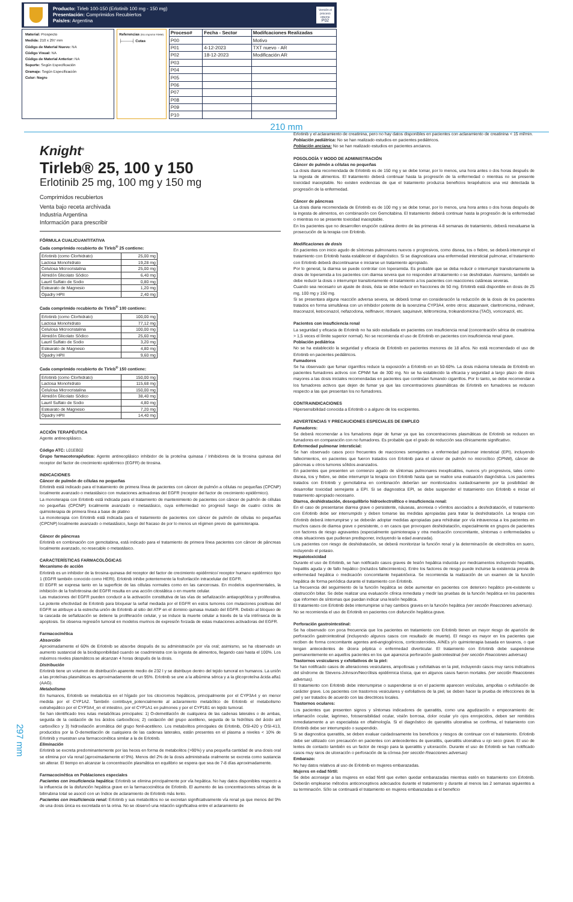Producto: Tirleb 100-150 (Erlotinib 100 mg - 150 mg)
Presentación: Comprimidos Recubiertos
País/es: Argentina
Versión el proceso interno
P02
Material: Prospecto
Medida: 210 x 297 mm
Código de Material Nuevo: NA
Código Visual: NA
Código de Material Anterior: NA
Soporte: Según Especificación
Gramaje: Según Especificación
Color: Negro
Referencias (No imprimir Filete)
├────┤ Cotas
| Proceso# | Fecha - Sector | Modifcaciones Realizadas |
| --- | --- | --- |
| P00 | | Motivo |
| P01 | 4-12-2023 | TXT nuevo - AR |
| P02 | 18-12-2023 | Modificación AR |
| P03 | | |
| P04 | | |
| P05 | | |
| P06 | | |
| P07 | | |
| P08 | | |
| P09 | | |
| P10 | | |
210 mm
297 mm
Knight<sup>®</sup>
Tirleb® 25, 100 y 150
Erlotinib 25 mg, 100 mg y 150 mg
Comprimidos recubiertos
Venta bajo receta archivada
Industria Argentina
Información para prescribir
FÓRMULA CUALICUANTITATIVA
Cada comprimido recubierto de Tirleb<sup>®</sup> 25 contiene:
| Erlotinib (como Clorhidrato) | 25,00 mg |
| Lactosa Monohidrato | 19,28 mg |
| Celulosa Microcristalina | 25,00 mg |
| Almidón Glicolato Sódico | 6,40 mg |
| Lauril Sulfato de Sodio | 0,80 mg |
| Estearato de Magnesio | 1,20 mg |
| Opadry HPII | 2,40 mg |
Cada comprimido recubierto de Tirleb<sup>®</sup> 100 contiene:
| Erlotinib (como Clorhidrato) | 100,00 mg |
| Lactosa Monohidrato | 77,12 mg |
| Celulosa Microcristalina | 100,00 mg |
| Almidón Glicolato Sódico | 25,60 mg |
| Lauril Sulfato de Sodio | 3,20 mg |
| Estearato de Magnesio | 4,80 mg |
| Opadry HPII | 9,60 mg |
Cada comprimido recubierto de Tirleb<sup>®</sup> 150 contiene:
| Erlotinib (como Clorhidrato) | 150,00 mg |
| Lactosa Monohidrato | 115,68 mg |
| Celulosa Microcristalina | 150,00 mg |
| Almidón Glicolato Sódico | 38,40 mg |
| Lauril Sulfato de Sodio | 4,80 mg |
| Estearato de Magnesio | 7,20 mg |
| Opadry HPII | 14,40 mg |
ACCIÓN TERAPÉUTICA
Agente antineoplásico.
Código ATC: L01EB02
Grupo farmacoterapéutico: Agente antineoplásico inhibidor de la proteína quinasa / Inhibidores de la tirosina quinasa del receptor del factor de crecimiento epidérmico (EGFR) de tirosina.
INDICACIONES
Cáncer de pulmón de células no pequeñas
Erlotinib está indicado para el tratamiento de primera línea de pacientes con cáncer de pulmón a células no pequeñas (CPCNP) localmente avanzado o metastásico con mutaciones activadoras del EGFR (receptor del factor de crecimiento epidérmico).
La monoterapia con Erlotinib está indicada para el tratamiento de mantenimiento de pacientes con cáncer de pulmón de células no pequeñas (CPCNP) localmente avanzado o metastásico, cuya enfermedad no progresó luego de cuatro ciclos de quimioterapia de primera línea a base de platino
La monoterapia con Erlotinib está indicada para el tratamiento de pacientes con cáncer de pulmón de células no pequeñas (CPCNP) localmente avanzado o metastásico, luego del fracaso de por lo menos un régimen previo de quimioterapia.
Cáncer de páncreas
Erlotinib en combinación con gemcitabina, está indicado para el tratamiento de primera línea pacientes con cáncer de páncreas localmente avanzado, no resecable o metastásico.
CARACTERÍSTICAS FARMACOLÓGICAS
Mecanismo de acción
Erlotinib es un inhibidor de la tirosina-quinasa del receptor del factor de crecimiento epidérmico/ receptor humano epidérmico tipo 1 (EGFR también conocido como HERI). Erlotinib inhibe potentemente la fosforilación intracelular del EGFR.
El EGFR se expresa tanto en la superficie de las células normales como en las cancerosas. En modelos experimentales, la inhibición de la fosfotirosina del EGFR resulta en una acción citostática o en muerte celular.
Las mutaciones del EGFR pueden conducir a la activación constitutiva de las vías de señalización antiapoptótica y proliferativa. La potente efectividad de Erlotinib para bloquear la señal mediada por el EGFR en estos tumores con mutaciones positivas del EGFR se atribuye a la estrecha unión de Erlotinib al sitio del ATP en el dominio quinasa mutado del EGFR. Debido al bloqueo de la cascada de señalización se detiene la proliferación celular, y se induce la muerte celular a través de la vía intrínseca de la apoptosis. Se observa regresión tumoral en modelos murinos de expresión forzada de estas mutaciones activadoras del EGFR.
Farmacocinética
Absorción
Aproximadamente el 60% de Erlotinib se absorbe después de su administración por vía oral; asimismo, se ha observado un aumento sustancial de la biodisponibilidad cuando se coadministra con la ingesta de alimentos, llegando casi hasta el 100%. Los máximos niveles plasmáticos se alcanzan 4 horas después de la dosis.
Distribución
Erlotinib tiene un volumen de distribución aparente medio de 232 l y se distribuye dentro del tejido tumoral en humanos. La unión a las proteínas plasmáticas es aproximadamente de un 95%. Erlotinib se une a la albúmina sérica y a la glicoproteína ácida alfa1 (AAG).
Metabolismo
En humanos, Erlotinib se metaboliza en el hígado por los citocromos hepáticos, principalmente por el CYP3A4 y en menor medida por el CYP1A2. También contribuye_potencialmente al aclaramiento metabólico de Erlotinib el metabolismo extrahepático por el CYP3A4_en el intestino, por el CYP1A1 en pulmones y por el CYP1B1 en tejido tumoral.
Se han identificado tres rutas metabólicas principales: 1) O-demetilación de cualquiera de las cadenas laterales o de ambas, seguida de la oxidación de los ácidos carboxílicos; 2) oxidación del grupo acetileno, seguida de la hidrólisis del ácido aril carboxílico y 3) hidroxilación aromática del grupo fenil-acetileno. Los metabolitos principales de Erlotinib, OSI-420 y OSI-413, producidos por la O-demetilación de cualquiera de las cadenas laterales, están presentes en el plasma a niveles < 10% de Erlotinib y muestran una farmacocinética similar a la de Erlotinib.
Eliminación
Erlotinib se excreta predominantemente por las heces en forma de metabolitos (>90%) y una pequeña cantidad de una dosis oral se elimina por vía renal (aproximadamente el 9%). Menos del 2% de la dosis administrada oralmente se excreta como sustancia sin alterar. El tiempo en alcanzar la concentración plasmática en equilibrio se espera que sea de 7-8 días aproximadamente.
Farmacocinética en Poblaciones especiales
Pacientes con insuficiencia hepática: Erlotinib se elimina principalmente por vía hepática. No hay datos disponibles respecto a la influencia de la disfunción hepática grave en la farmacocinética de Erlotinib. El aumento de las concentraciones séricas de la bilirrubina total se asoció con un índice de aclaramiento de Erlotinib más lento.
Pacientes con insuficiencia renal: Erlotinib y sus metabolitos no se excretan significativamente vía renal ya que menos del 9% de una dosis única es excretada en la orina. No se observó una relación significativa entre el aclaramiento de
Erlotinib y el aclaramiento de creatinina, pero no hay datos disponibles en pacientes con aclaramiento de creatinina < 15 ml/min.
Población pediátrica: No se han realizado estudios en pacientes pediátricos.
Población anciana: No se han realizado estudios en pacientes ancianos.
POSOLOGÍA Y MODO DE ADMINISTRACIÓN
Cáncer de pulmón a células no pequeñas
La dosis diaria recomendada de Erlotinib es de 150 mg y se debe tomar, por lo menos, una hora antes o dos horas después de la ingesta de alimentos. El tratamiento deberá continuar hasta la progresión de la enfermedad o mientras no se presente toxicidad inaceptable. No existen evidencias de que el tratamiento produzca beneficios terapéuticos una vez detectada la progresión de la enfermedad.
Cáncer de páncreas
La dosis diaria recomendada de Erlotinib es de 100 mg y se debe tomar, por lo menos, una hora antes o dos horas después de la ingesta de alimentos, en combinación con Gemcitabina. El tratamiento deberá continuar hasta la progresión de la enfermedad o mientras no se presente toxicidad inaceptable.
En los pacientes que no desarrollen erupción cutánea dentro de las primeras 4-8 semanas de tratamiento, deberá reevaluarse la prosecución de la terapia con Erlotinib.
Modificaciones de dosis
En pacientes con inicio agudo de síntomas pulmonares nuevos o progresivos, como disnea, tos o fiebre, se deberá interrumpir el tratamiento con Erlotinib hasta establecer el diagnóstico. Si se diagnosticara una enfermedad intersticial pulmonar, el tratamiento con Erlotinib deberá discontinuarse e iniciarse un tratamiento apropiado.
Por lo general, la diarrea se puede controlar con loperamida. Es probable que se deba reducir o interrumpir transitoriamente la dosis de loperamida a los pacientes con diarrea severa que no responden al tratamiento o se deshidratan. Asimismo, también se debe reducir la dosis o interrumpir transitoriamente el tratamiento a los pacientes con reacciones cutáneas severas.
Cuando sea necesario un ajuste de dosis, ésta se debe reducir en fracciones de 50 mg. Erlotinib está disponible en dosis de 25 mg, 100 mg y 150 mg.
Si se presentara alguna reacción adversa severa, se deberá tomar en consideración la reducción de la dosis de los pacientes tratados en forma simultánea con un inhibidor potente de la isoenzima CYP3A4, entre otros: atazanavir, claritromicina, indinavir, itraconazol, ketoconazol, nefazodona, nelfinavor, ritonavir, saquinavir, telitromicina, troleandomicina (TAO), voriconazol, etc.
Pacientes con insuficiencia renal
La seguridad y eficacia de Erlotinib no ha sido estudiada en pacientes con insuficiencia renal (concentración sérica de creatinina > 1,5 veces el límite superior normal). No se recomienda el uso de Erlotinib en pacientes con insuficiencia renal grave.
Población pediátrica
No se ha establecido la seguridad y eficacia de Erlotinib en pacientes menores de 18 años. No está recomendado el uso de Erlotinib en pacientes pediátricos.
Fumadores
Se ha observado que fumar cigarrillos reduce la exposición a Erlotinib en un 50-60%. La dosis máxima tolerada de Erlotinib en pacientes fumadores activos con CPNM fue de 300 mg. No se ha establecido la eficacia y seguridad a largo plazo de dosis mayores a las dosis iniciales recomendadas en pacientes que continúan fumando cigarrillos. Por lo tanto, se debe recomendar a los fumadores activos que dejen de fumar ya que las concentraciones plasmáticas de Erlotinib en fumadores se reducen respecto a las que presentan los no fumadores.
CONTRAINDICACIONES
Hipersensibilidad conocida a Erlotinib o a alguno de los excipientes.
ADVERTENCIAS Y PRECAUCIONES ESPECIALES DE EMPLEO
Fumadores:
Se deberá recomendar a los fumadores dejar de fumar ya que las concentraciones plasmáticas de Erlotinib se reducen en fumadores en comparación con no fumadores. Es probable que el grado de reducción sea clínicamente significativo.
Enfermedad pulmonar intersticial:
Se han observado casos poco frecuentes de reacciones semejantes a enfermedad pulmonar intersticial (EPI), incluyendo fallecimientos, en pacientes que fueron tratados con Erlotinib para el cáncer de pulmón no microcítico (CPNM), cáncer de páncreas u otros tumores sólidos avanzados.
En pacientes que presenten un comienzo agudo de síntomas pulmonares inexplicables, nuevos y/o progresivos, tales como disnea, tos y fiebre, se debe interrumpir la terapia con Erlotinib hasta que se realice una evaluación diagnóstica. Los pacientes tratados con Erlotinib y gemcitabina en combinación deberían ser monitorizados cuidadosamente por la posibilidad de desarrollar toxicidad semejante a EPI. Si se diagnostica EPI, se debe suspender el tratamiento con Erlotinib e iniciar el tratamiento apropiado necesario.
Diarrea, deshidratación, desequilibrio hidroelectrolítico e insuficiencia renal:
En el caso de presentarse diarrea grave o persistente, náuseas, anorexia o vómitos asociados a deshidratación, el tratamiento con Erlotinib debe ser interrumpido y deben tomarse las medidas apropiadas para tratar la deshidratación. La terapia con Erlotinib deberá interrumpirse y se deberán adoptar medidas apropiadas para rehidratar por vía intravenosa a los pacientes en muchos casos de diarrea grave o persistente, o en casos que provoquen deshidratación, especialmente en grupos de pacientes con factores de riesgo agravantes (especialmente quimioterapia y otra medicación concomitante, síntomas o enfermedades u otras situaciones que pudieran predisponer, incluyendo la edad avanzada).
Los pacientes con riesgo de deshidratación, se deberá monitorizar la función renal y la determinación de electrolitos en suero, incluyendo el potasio.
Hepatotoxicidad
Durante el uso de Erlotinib, se han notificado casos graves de lesión hepática inducida por medicamentos incluyendo hepatitis, hepatitis aguda y de fallo hepático (incluidos fallecimientos). Entre los factores de riesgo puede incluirse la existencia previa de enfermedad hepática o medicación concomitante hepatotóxica. Se recomienda la realización de un examen de la función hepática de forma periódica durante el tratamiento con Erlotinib.
La frecuencia del seguimiento de la función hepática se debe aumentar en pacientes con deterioro hepático pre-existente u obstrucción biliar. Se debe realizar una evaluación clínica inmediata y medir las pruebas de la función hepática en los pacientes que informen de síntomas que puedan indicar una lesión hepática.
El tratamiento con Erlotinib debe interrumpirse si hay cambios graves en la función hepática (ver sección Reacciones adversas).
No se recomienda el uso de Erlotinib en pacientes con disfunción hepática grave.
Perforación gastrointestinal:
Se ha observado con poca frecuencia que los pacientes en tratamiento con Erlotinib tienen un mayor riesgo de aparición de perforación gastrointestinal (incluyendo algunos casos con resultado de muerte). El riesgo es mayor en los pacientes que reciben de forma concomitante agentes anti-angiogénicos, corticosteroides, AINEs y/o quimioterapia basada en taxanos, o que tengan antecedentes de úlcera péptica o enfermedad diverticular. El tratamiento con Erlotinib debe suspenderse permanentemente en aquellos pacientes en los que aparezca perforación gastrointestinal (ver sección Reacciones adversas)
Trastornos vesiculares y exfoliativos de la piel:
Se han notificado casos de alteraciones vesiculares, ampollosas y exfoliativas en la piel, incluyendo casos muy raros indicativos del síndrome de Stevens-Johnson/Necrólisis epidérmica tóxica, que en algunos casos fueron mortales. (ver sección Reacciones adversas).
El tratamiento con Erlotinib debe interrumpirse o suspenderse si en el paciente aparecen vesículas, ampollas o exfoliación de carácter grave. Los pacientes con trastornos vesiculares y exfoliativos de la piel, se deben hacer la prueba de infecciones de la piel y ser tratados de acuerdo con las directrices locales.
Trastornos oculares:
Los pacientes que presenten signos y síntomas indicadores de queratitis, como una agudización o empeoramiento de: inflamación ocular, lagrimeo, fotosensibilidad ocular, visión borrosa, dolor ocular y/o ojos enrojecidos, deben ser remitidos inmediatamente a un especialista en oftalmología. Si el diagnóstico de queratitis ulcerativa se confirma, el tratamiento con Erlotinib debe ser interrumpido o suspendido.
Si se diagnostica queratitis, se deben evaluar cuidadosamente los beneficios y riesgos de continuar con el tratamiento. Erlotinib debe ser utilizado con precaución en pacientes con antecedentes de queratitis, queratitis ulcerativa u ojo seco grave. El uso de lentes de contacto también es un factor de riesgo para la queratitis y ulceración. Durante el uso de Erlotinib se han notificado casos muy raros de ulceración o perforación de la córnea (ver sección Reacciones adversas)
Embarazo:
No hay datos relativos al uso de Erlotinib en mujeres embarazadas.
Mujeres en edad fértil:
Se debe aconsejar a las mujeres en edad fértil que eviten quedar embarazadas mientras estén en tratamiento con Erlotinib. Deberán emplearse métodos anticonceptivos adecuados durante el tratamiento y durante al menos las 2 semanas siguientes a su terminación. Sólo se continuará el tratamiento en mujeres embarazadas si el beneficio